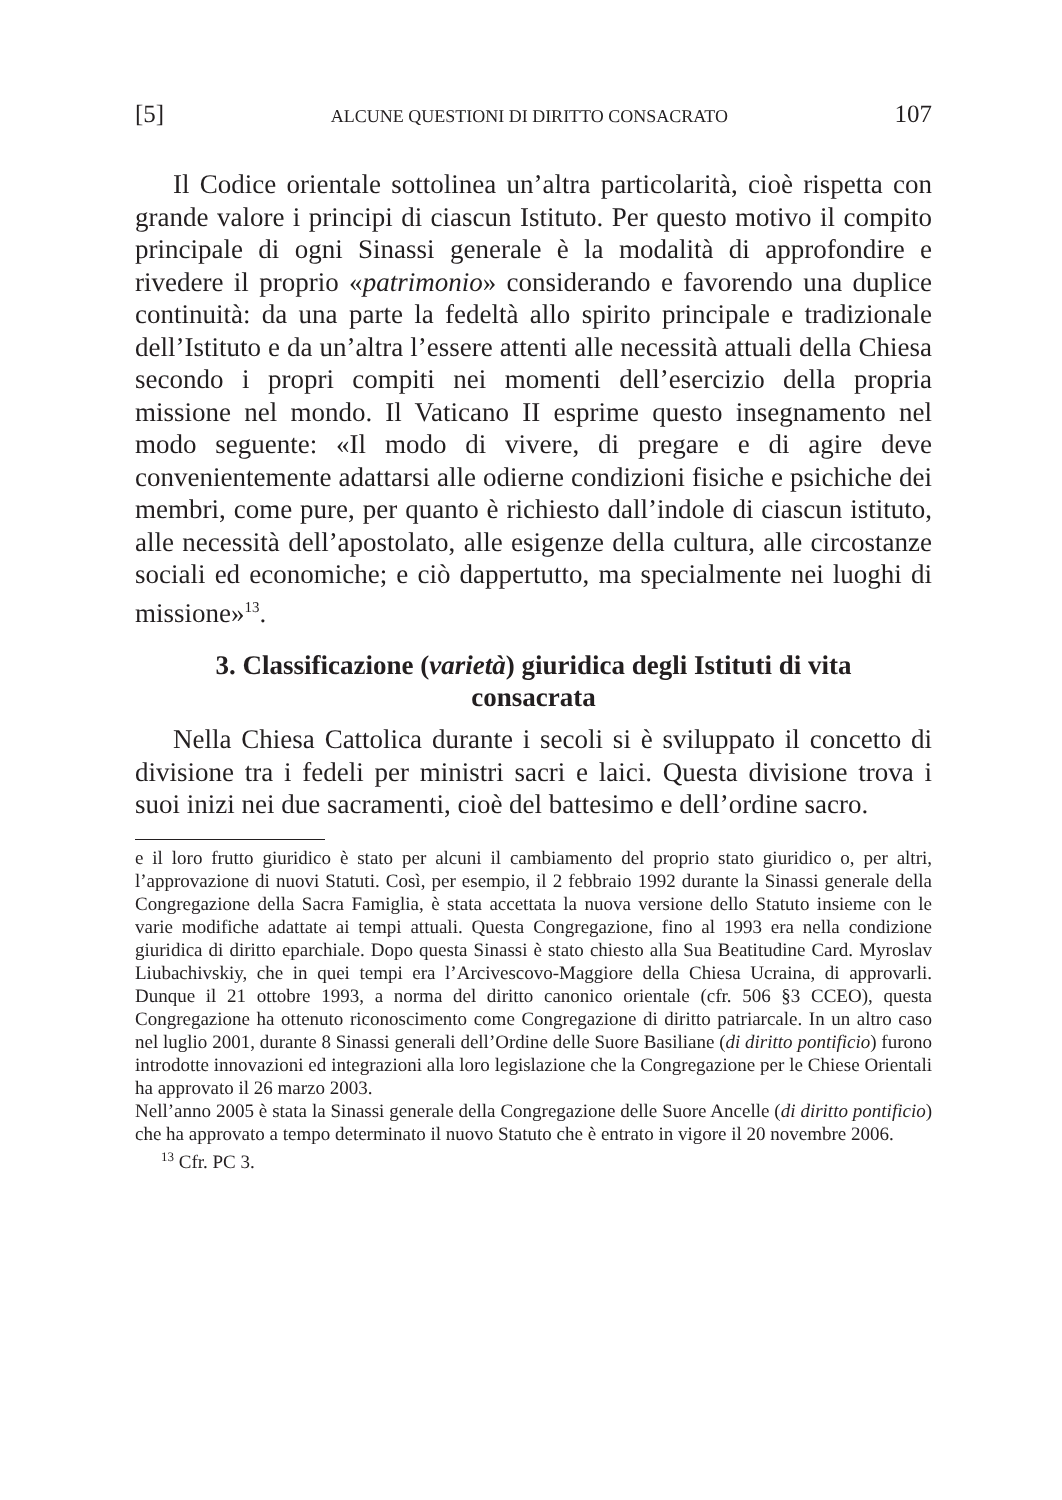[5] ALCUNE QUESTIONI DI DIRITTO CONSACRATO 107
Il Codice orientale sottolinea un’altra particolarità, cioè rispetta con grande valore i principi di ciascun Istituto. Per questo motivo il compito principale di ogni Sinassi generale è la modalità di approfondire e rivedere il proprio «patrimonio» considerando e favorendo una duplice continuità: da una parte la fedeltà allo spirito principale e tradizionale dell’Istituto e da un’altra l’essere attenti alle necessità attuali della Chiesa secondo i propri compiti nei momenti dell’esercizio della propria missione nel mondo. Il Vaticano II esprime questo insegnamento nel modo seguente: «Il modo di vivere, di pregare e di agire deve convenientemente adattarsi alle odierne condizioni fisiche e psichiche dei membri, come pure, per quanto è richiesto dall’indole di ciascun istituto, alle necessità dell’apostolato, alle esigenze della cultura, alle circostanze sociali ed economiche; e ciò dappertutto, ma specialmente nei luoghi di missione»<sup>13</sup>.
3. Classificazione (varietà) giuridica degli Istituti di vita consacrata
Nella Chiesa Cattolica durante i secoli si è sviluppato il concetto di divisione tra i fedeli per ministri sacri e laici. Questa divisione trova i suoi inizi nei due sacramenti, cioè del battesimo e dell’ordine sacro.
e il loro frutto giuridico è stato per alcuni il cambiamento del proprio stato giuridico o, per altri, l’approvazione di nuovi Statuti. Così, per esempio, il 2 febbraio 1992 durante la Sinassi generale della Congregazione della Sacra Famiglia, è stata accettata la nuova versione dello Statuto insieme con le varie modifiche adattate ai tempi attuali. Questa Congregazione, fino al 1993 era nella condizione giuridica di diritto eparchiale. Dopo questa Sinassi è stato chiesto alla Sua Beatitudine Card. Myroslav Liubachivskiy, che in quei tempi era l’Arcivescovo-Maggiore della Chiesa Ucraina, di approvarli. Dunque il 21 ottobre 1993, a norma del diritto canonico orientale (cfr. 506 §3 CCEO), questa Congregazione ha ottenuto riconoscimento come Congregazione di diritto patriarcale. In un altro caso nel luglio 2001, durante 8 Sinassi generali dell’Ordine delle Suore Basiliane (di diritto pontificio) furono introdotte innovazioni ed integrazioni alla loro legislazione che la Congregazione per le Chiese Orientali ha approvato il 26 marzo 2003.
Nell’anno 2005 è stata la Sinassi generale della Congregazione delle Suore Ancelle (di diritto pontificio) che ha approvato a tempo determinato il nuovo Statuto che è entrato in vigore il 20 novembre 2006.
<sup>13</sup> Cfr. PC 3.